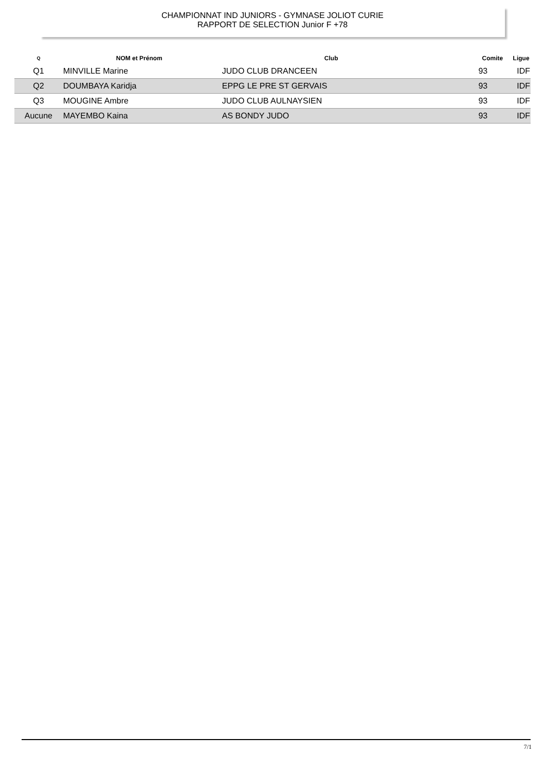CHAMPIONNAT IND JUNIORS - GYMNASE JOLIOT CURIE
RAPPORT DE SELECTION Junior F +78
| Q | NOM et Prénom | Club | Comite | Ligue |
| --- | --- | --- | --- | --- |
| Q1 | MINVILLE Marine | JUDO CLUB DRANCEEN | 93 | IDF |
| Q2 | DOUMBAYA Karidja | EPPG LE PRE ST GERVAIS | 93 | IDF |
| Q3 | MOUGINE Ambre | JUDO CLUB AULNAYSIEN | 93 | IDF |
| Aucune | MAYEMBO Kaina | AS BONDY JUDO | 93 | IDF |
7/1